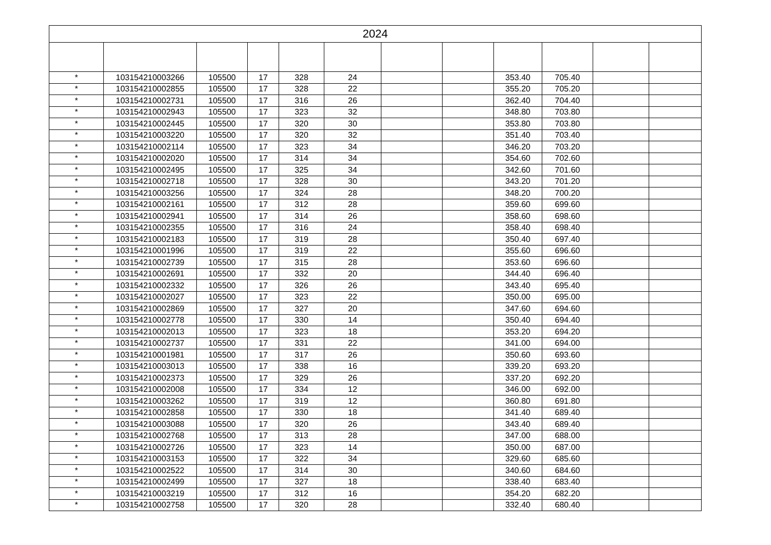| 2024 | | | | | | | | | | | |
| --- | --- | --- | --- | --- | --- | --- | --- | --- | --- | --- | --- |
| * | 103154210003266 | 105500 | 17 | 328 | 24 | | | 353.40 | 705.40 | | |
| * | 103154210002855 | 105500 | 17 | 328 | 22 | | | 355.20 | 705.20 | | |
| * | 103154210002731 | 105500 | 17 | 316 | 26 | | | 362.40 | 704.40 | | |
| * | 103154210002943 | 105500 | 17 | 323 | 32 | | | 348.80 | 703.80 | | |
| * | 103154210002445 | 105500 | 17 | 320 | 30 | | | 353.80 | 703.80 | | |
| * | 103154210003220 | 105500 | 17 | 320 | 32 | | | 351.40 | 703.40 | | |
| * | 103154210002114 | 105500 | 17 | 323 | 34 | | | 346.20 | 703.20 | | |
| * | 103154210002020 | 105500 | 17 | 314 | 34 | | | 354.60 | 702.60 | | |
| * | 103154210002495 | 105500 | 17 | 325 | 34 | | | 342.60 | 701.60 | | |
| * | 103154210002718 | 105500 | 17 | 328 | 30 | | | 343.20 | 701.20 | | |
| * | 103154210003256 | 105500 | 17 | 324 | 28 | | | 348.20 | 700.20 | | |
| * | 103154210002161 | 105500 | 17 | 312 | 28 | | | 359.60 | 699.60 | | |
| * | 103154210002941 | 105500 | 17 | 314 | 26 | | | 358.60 | 698.60 | | |
| * | 103154210002355 | 105500 | 17 | 316 | 24 | | | 358.40 | 698.40 | | |
| * | 103154210002183 | 105500 | 17 | 319 | 28 | | | 350.40 | 697.40 | | |
| * | 103154210001996 | 105500 | 17 | 319 | 22 | | | 355.60 | 696.60 | | |
| * | 103154210002739 | 105500 | 17 | 315 | 28 | | | 353.60 | 696.60 | | |
| * | 103154210002691 | 105500 | 17 | 332 | 20 | | | 344.40 | 696.40 | | |
| * | 103154210002332 | 105500 | 17 | 326 | 26 | | | 343.40 | 695.40 | | |
| * | 103154210002027 | 105500 | 17 | 323 | 22 | | | 350.00 | 695.00 | | |
| * | 103154210002869 | 105500 | 17 | 327 | 20 | | | 347.60 | 694.60 | | |
| * | 103154210002778 | 105500 | 17 | 330 | 14 | | | 350.40 | 694.40 | | |
| * | 103154210002013 | 105500 | 17 | 323 | 18 | | | 353.20 | 694.20 | | |
| * | 103154210002737 | 105500 | 17 | 331 | 22 | | | 341.00 | 694.00 | | |
| * | 103154210001981 | 105500 | 17 | 317 | 26 | | | 350.60 | 693.60 | | |
| * | 103154210003013 | 105500 | 17 | 338 | 16 | | | 339.20 | 693.20 | | |
| * | 103154210002373 | 105500 | 17 | 329 | 26 | | | 337.20 | 692.20 | | |
| * | 103154210002008 | 105500 | 17 | 334 | 12 | | | 346.00 | 692.00 | | |
| * | 103154210003262 | 105500 | 17 | 319 | 12 | | | 360.80 | 691.80 | | |
| * | 103154210002858 | 105500 | 17 | 330 | 18 | | | 341.40 | 689.40 | | |
| * | 103154210003088 | 105500 | 17 | 320 | 26 | | | 343.40 | 689.40 | | |
| * | 103154210002768 | 105500 | 17 | 313 | 28 | | | 347.00 | 688.00 | | |
| * | 103154210002726 | 105500 | 17 | 323 | 14 | | | 350.00 | 687.00 | | |
| * | 103154210003153 | 105500 | 17 | 322 | 34 | | | 329.60 | 685.60 | | |
| * | 103154210002522 | 105500 | 17 | 314 | 30 | | | 340.60 | 684.60 | | |
| * | 103154210002499 | 105500 | 17 | 327 | 18 | | | 338.40 | 683.40 | | |
| * | 103154210003219 | 105500 | 17 | 312 | 16 | | | 354.20 | 682.20 | | |
| * | 103154210002758 | 105500 | 17 | 320 | 28 | | | 332.40 | 680.40 | | |